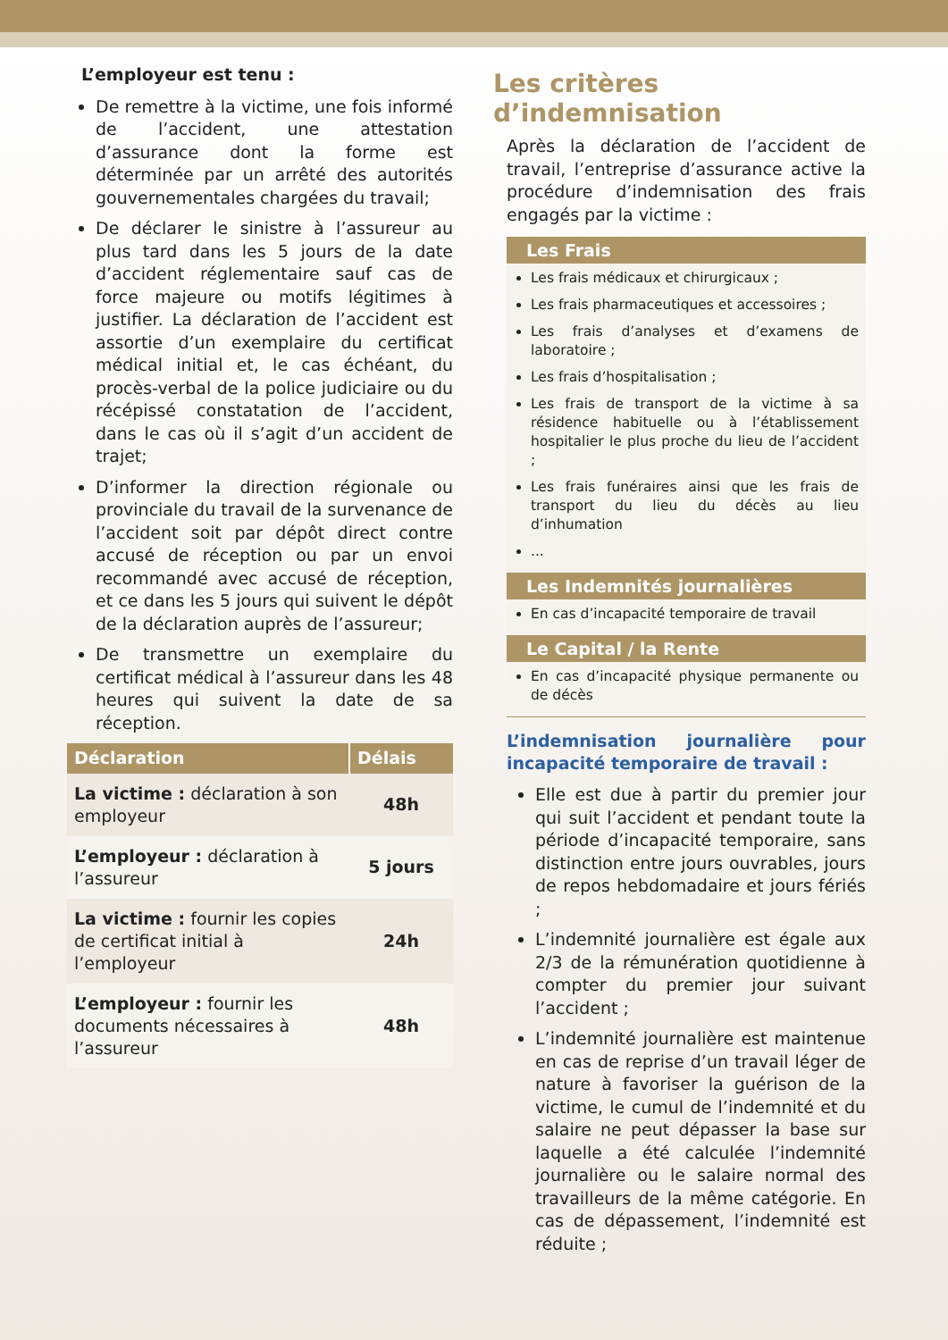L’employeur est tenu :
De remettre à la victime, une fois informé de l’accident, une attestation d’assurance dont la forme est déterminée par un arrêté des autorités gouvernementales chargées du travail;
De déclarer le sinistre à l’assureur au plus tard dans les 5 jours de la date d’accident réglementaire sauf cas de force majeure ou motifs légitimes à justifier. La déclaration de l’accident est assortie d’un exemplaire du certificat médical initial et, le cas échéant, du procès-verbal de la police judiciaire ou du récépissé constatation de l’accident, dans le cas où il s’agit d’un accident de trajet;
D’informer la direction régionale ou provinciale du travail de la survenance de l’accident soit par dépôt direct contre accusé de réception ou par un envoi recommandé avec accusé de réception, et ce dans les 5 jours qui suivent le dépôt de la déclaration auprès de l’assureur;
De transmettre un exemplaire du certificat médical à l’assureur dans les 48 heures qui suivent la date de sa réception.
| Déclaration | Délais |
| --- | --- |
| La victime : déclaration à son employeur | 48h |
| L’employeur : déclaration à l’assureur | 5 jours |
| La victime : fournir les copies de certificat initial à l’employeur | 24h |
| L’employeur : fournir les documents nécessaires à l’assureur | 48h |
Les critères d’indemnisation
Après la déclaration de l’accident de travail, l’entreprise d’assurance active la procédure d’indemnisation des frais engagés par la victime :
Les Frais
Les frais médicaux et chirurgicaux ;
Les frais pharmaceutiques et accessoires ;
Les frais d’analyses et d’examens de laboratoire ;
Les frais d’hospitalisation ;
Les frais de transport de la victime à sa résidence habituelle ou à l’établissement hospitalier le plus proche du lieu de l’accident ;
Les frais funéraires ainsi que les frais de transport du lieu du décès au lieu d’inhumation
...
Les Indemnités journalières
En cas d’incapacité temporaire de travail
Le Capital / la Rente
En cas d’incapacité physique permanente ou de décès
L’indemnisation journalière pour incapacité temporaire de travail :
Elle est due à partir du premier jour qui suit l’accident et pendant toute la période d’incapacité temporaire, sans distinction entre jours ouvrables, jours de repos hebdomadaire et jours fériés ;
L’indemnité journalière est égale aux 2/3 de la rémunération quotidienne à compter du premier jour suivant l’accident ;
L’indemnité journalière est maintenue en cas de reprise d’un travail léger de nature à favoriser la guérison de la victime, le cumul de l’indemnité et du salaire ne peut dépasser la base sur laquelle a été calculée l’indemnité journalière ou le salaire normal des travailleurs de la même catégorie. En cas de dépassement, l’indemnité est réduite ;